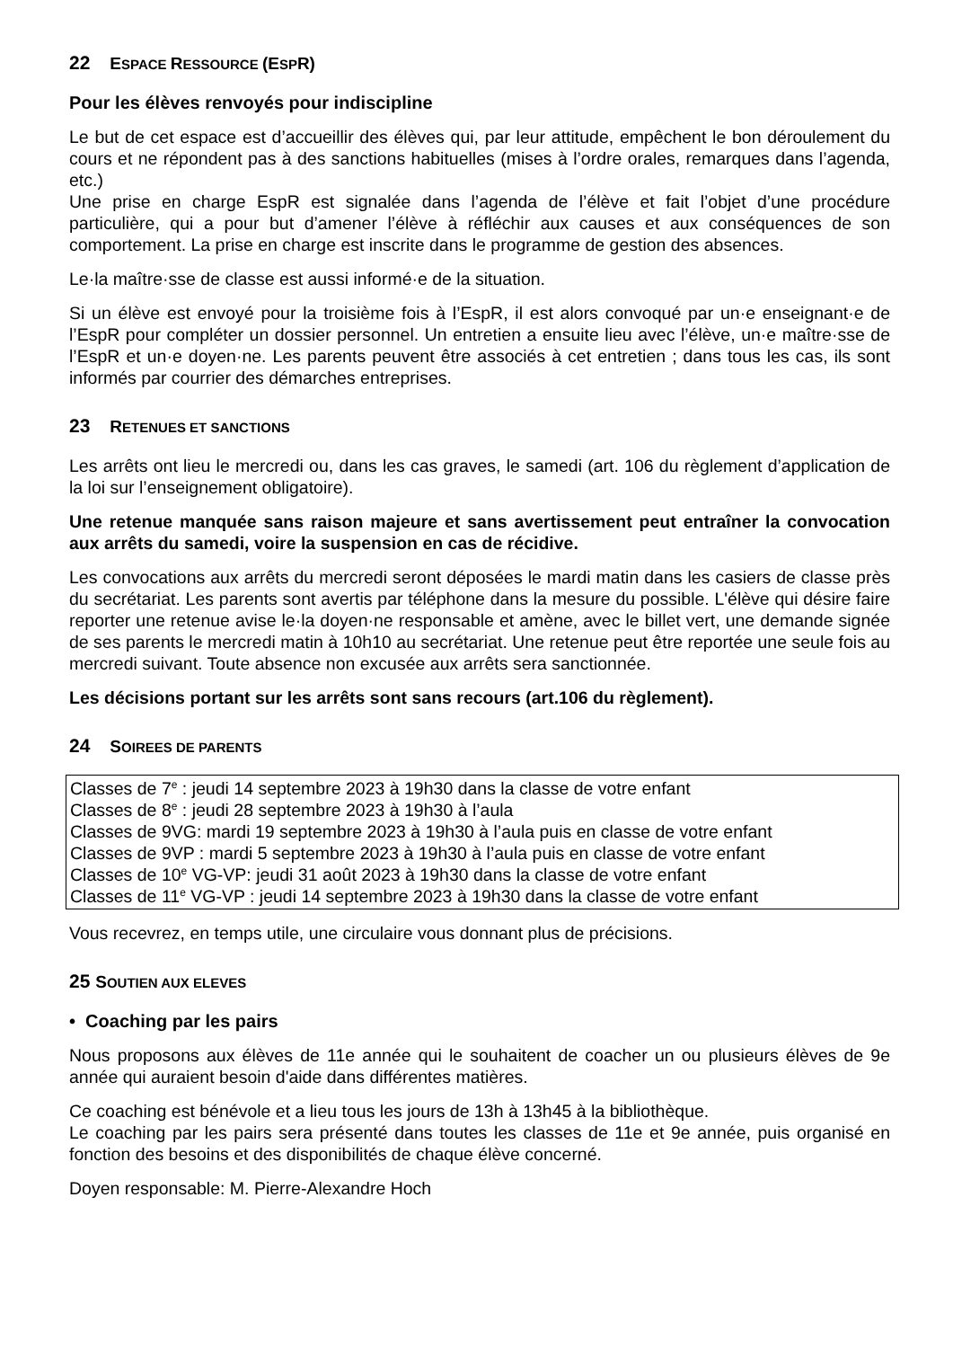22 ESPACE RESSOURCE (ESPR)
Pour les élèves renvoyés pour indiscipline
Le but de cet espace est d’accueillir des élèves qui, par leur attitude, empêchent le bon déroulement du cours et ne répondent pas à des sanctions habituelles (mises à l’ordre orales, remarques dans l’agenda, etc.)
Une prise en charge EspR est signalée dans l’agenda de l’élève et fait l’objet d’une procédure particulière, qui a pour but d’amener l’élève à réfléchir aux causes et aux conséquences de son comportement. La prise en charge est inscrite dans le programme de gestion des absences.
Le·la maître·sse de classe est aussi informé·e de la situation.
Si un élève est envoyé pour la troisième fois à l’EspR, il est alors convoqué par un·e enseignant·e de l’EspR pour compléter un dossier personnel. Un entretien a ensuite lieu avec l’élève, un·e maître·sse de l’EspR et un·e doyen·ne. Les parents peuvent être associés à cet entretien ; dans tous les cas, ils sont informés par courrier des démarches entreprises.
23 RETENUES ET SANCTIONS
Les arrêts ont lieu le mercredi ou, dans les cas graves, le samedi (art. 106 du règlement d’application de la loi sur l’enseignement obligatoire).
Une retenue manquée sans raison majeure et sans avertissement peut entraîner la convocation aux arrêts du samedi, voire la suspension en cas de récidive.
Les convocations aux arrêts du mercredi seront déposées le mardi matin dans les casiers de classe près du secrétariat. Les parents sont avertis par téléphone dans la mesure du possible. L'élève qui désire faire reporter une retenue avise le·la doyen·ne responsable et amène, avec le billet vert, une demande signée de ses parents le mercredi matin à 10h10 au secrétariat. Une retenue peut être reportée une seule fois au mercredi suivant. Toute absence non excusée aux arrêts sera sanctionnée.
Les décisions portant sur les arrêts sont sans recours (art.106 du règlement).
24 SOIREES DE PARENTS
Classes de 7<sup>e</sup> : jeudi 14 septembre 2023 à 19h30 dans la classe de votre enfant
Classes de 8<sup>e</sup> : jeudi 28 septembre 2023 à 19h30 à l’aula
Classes de 9VG: mardi 19 septembre 2023 à 19h30 à l’aula puis en classe de votre enfant
Classes de 9VP : mardi 5 septembre 2023 à 19h30 à l’aula puis en classe de votre enfant
Classes de 10<sup>e</sup> VG-VP: jeudi 31 août 2023 à 19h30 dans la classe de votre enfant
Classes de 11<sup>e</sup> VG-VP : jeudi 14 septembre 2023 à 19h30 dans la classe de votre enfant
Vous recevrez, en temps utile, une circulaire vous donnant plus de précisions.
25 SOUTIEN AUX ELEVES
• Coaching par les pairs
Nous proposons aux élèves de 11e année qui le souhaitent de coacher un ou plusieurs élèves de 9e année qui auraient besoin d'aide dans différentes matières.
Ce coaching est bénévole et a lieu tous les jours de 13h à 13h45 à la bibliothèque.
Le coaching par les pairs sera présenté dans toutes les classes de 11e et 9e année, puis organisé en fonction des besoins et des disponibilités de chaque élève concerné.
Doyen responsable: M. Pierre-Alexandre Hoch